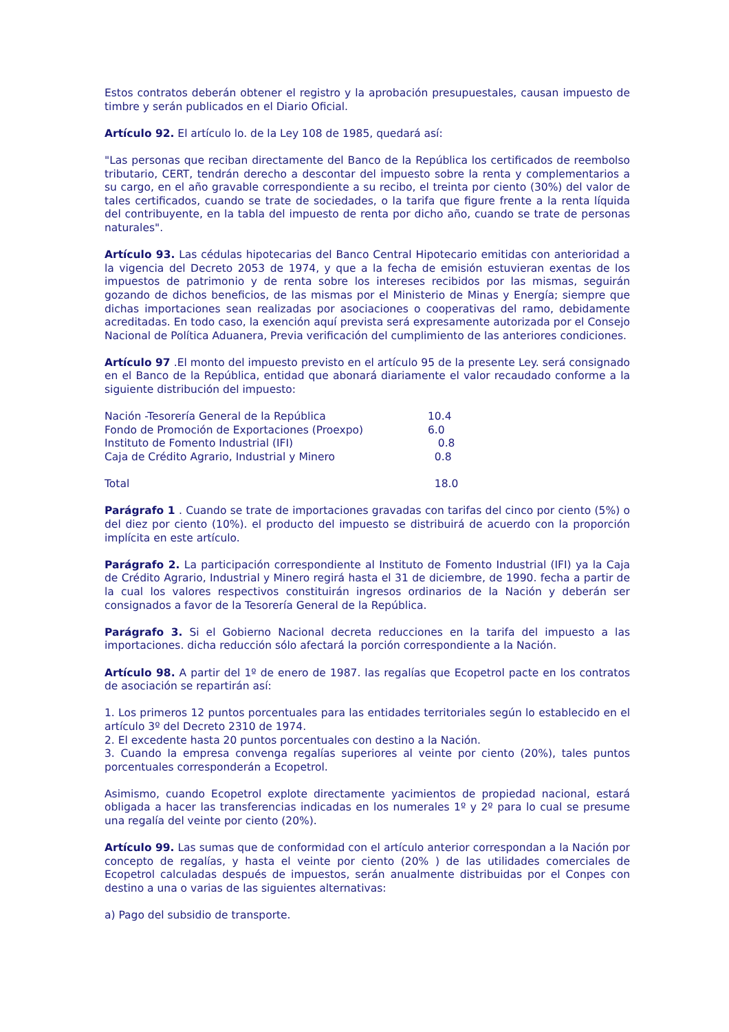Estos contratos deberán obtener el registro y la aprobación presupuestales, causan impuesto de timbre y serán publicados en el Diario Oficial.
Artículo 92. El artículo lo. de la Ley 108 de 1985, quedará así:
"Las personas que reciban directamente del Banco de la República los certificados de reembolso tributario, CERT, tendrán derecho a descontar del impuesto sobre la renta y complementarios a su cargo, en el año gravable correspondiente a su recibo, el treinta por ciento (30%) del valor de tales certificados, cuando se trate de sociedades, o la tarifa que figure frente a la renta líquida del contribuyente, en la tabla del impuesto de renta por dicho año, cuando se trate de personas naturales".
Artículo 93. Las cédulas hipotecarias del Banco Central Hipotecario emitidas con anterioridad a la vigencia del Decreto 2053 de 1974, y que a la fecha de emisión estuvieran exentas de los impuestos de patrimonio y de renta sobre los intereses recibidos por las mismas, seguirán gozando de dichos beneficios, de las mismas por el Ministerio de Minas y Energía; siempre que dichas importaciones sean realizadas por asociaciones o cooperativas del ramo, debidamente acreditadas. En todo caso, la exención aquí prevista será expresamente autorizada por el Consejo Nacional de Política Aduanera, Previa verificación del cumplimiento de las anteriores condiciones.
Artículo 97 .El monto del impuesto previsto en el artículo 95 de la presente Ley. será consignado en el Banco de la República, entidad que abonará diariamente el valor recaudado conforme a la siguiente distribución del impuesto:
| Nación -Tesorería General de la República | 10.4 |
| Fondo de Promoción de Exportaciones (Proexpo) | 6.0 |
| Instituto de Fomento Industrial (IFI) | 0.8 |
| Caja de Crédito Agrario, Industrial y Minero | 0.8 |
| Total | 18.0 |
Parágrafo 1 . Cuando se trate de importaciones gravadas con tarifas del cinco por ciento (5%) o del diez por ciento (10%). el producto del impuesto se distribuirá de acuerdo con la proporción implícita en este artículo.
Parágrafo 2. La participación correspondiente al Instituto de Fomento Industrial (IFI) ya la Caja de Crédito Agrario, Industrial y Minero regirá hasta el 31 de diciembre, de 1990. fecha a partir de la cual los valores respectivos constituirán ingresos ordinarios de la Nación y deberán ser consignados a favor de la Tesorería General de la República.
Parágrafo 3. Si el Gobierno Nacional decreta reducciones en la tarifa del impuesto a las importaciones. dicha reducción sólo afectará la porción correspondiente a la Nación.
Artículo 98. A partir del 1º de enero de 1987. las regalías que Ecopetrol pacte en los contratos de asociación se repartirán así:
1. Los primeros 12 puntos porcentuales para las entidades territoriales según lo establecido en el artículo 3º del Decreto 2310 de 1974.
2. El excedente hasta 20 puntos porcentuales con destino a la Nación.
3. Cuando la empresa convenga regalías superiores al veinte por ciento (20%), tales puntos porcentuales corresponderán a Ecopetrol.
Asimismo, cuando Ecopetrol explote directamente yacimientos de propiedad nacional, estará obligada a hacer las transferencias indicadas en los numerales 1º y 2º para lo cual se presume una regalía del veinte por ciento (20%).
Artículo 99. Las sumas que de conformidad con el artículo anterior correspondan a la Nación por concepto de regalías, y hasta el veinte por ciento (20% ) de las utilidades comerciales de Ecopetrol calculadas después de impuestos, serán anualmente distribuidas por el Conpes con destino a una o varias de las siguientes alternativas:
a) Pago del subsidio de transporte.